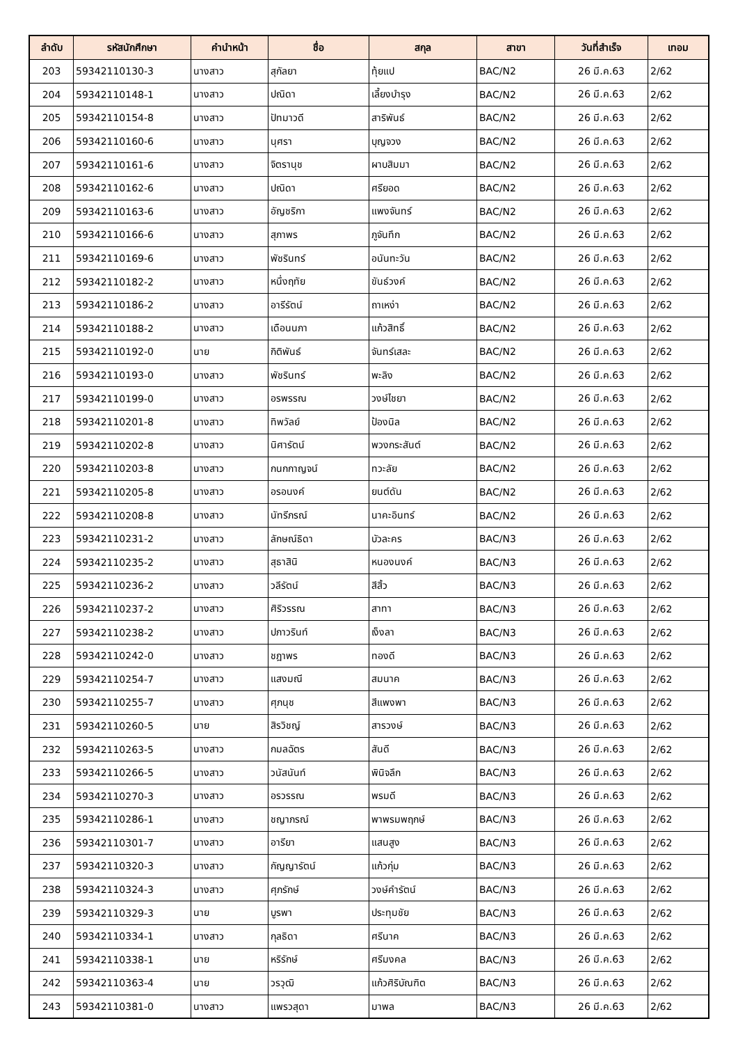| ลำดับ | รหัสนักศึกษา | คำนำหน้า | ชื่อ | สกุล | สาขา | วันที่สำเร็จ | เทอม |
| --- | --- | --- | --- | --- | --- | --- | --- |
| 203 | 59342110130-3 | นางสาว | สุกัลยา | ทุ้ยแป | BAC/N2 | 26 มี.ค.63 | 2/62 |
| 204 | 59342110148-1 | นางสาว | ปณิดา | เลี้ยงบำรุง | BAC/N2 | 26 มี.ค.63 | 2/62 |
| 205 | 59342110154-8 | นางสาว | ปัทมาวดี | สาริพันธ์ | BAC/N2 | 26 มี.ค.63 | 2/62 |
| 206 | 59342110160-6 | นางสาว | นุศรา | บุญจวง | BAC/N2 | 26 มี.ค.63 | 2/62 |
| 207 | 59342110161-6 | นางสาว | จิตรานุช | ผาบสิมมา | BAC/N2 | 26 มี.ค.63 | 2/62 |
| 208 | 59342110162-6 | นางสาว | ปณิดา | ศรียอด | BAC/N2 | 26 มี.ค.63 | 2/62 |
| 209 | 59342110163-6 | นางสาว | อัญชริกา | แพงจันทร์ | BAC/N2 | 26 มี.ค.63 | 2/62 |
| 210 | 59342110166-6 | นางสาว | สุภาพร | ภูจันทึก | BAC/N2 | 26 มี.ค.63 | 2/62 |
| 211 | 59342110169-6 | นางสาว | พัชรินทร์ | อนันทะวัน | BAC/N2 | 26 มี.ค.63 | 2/62 |
| 212 | 59342110182-2 | นางสาว | หนึ่งฤทัย | ขันธ์วงค์ | BAC/N2 | 26 มี.ค.63 | 2/62 |
| 213 | 59342110186-2 | นางสาว | อารีรัตน์ | ถาเหง่า | BAC/N2 | 26 มี.ค.63 | 2/62 |
| 214 | 59342110188-2 | นางสาว | เดือนนภา | แก้วสิทธิ์ | BAC/N2 | 26 มี.ค.63 | 2/62 |
| 215 | 59342110192-0 | นาย | กิติพันธ์ | จันทร์เสละ | BAC/N2 | 26 มี.ค.63 | 2/62 |
| 216 | 59342110193-0 | นางสาว | พัชรินทร์ | พะลิง | BAC/N2 | 26 มี.ค.63 | 2/62 |
| 217 | 59342110199-0 | นางสาว | อรพรรณ | วงษ์ไชยา | BAC/N2 | 26 มี.ค.63 | 2/62 |
| 218 | 59342110201-8 | นางสาว | ทิพวัลย์ | ป้องนิล | BAC/N2 | 26 มี.ค.63 | 2/62 |
| 219 | 59342110202-8 | นางสาว | นิศารัตน์ | พวงกระสันต์ | BAC/N2 | 26 มี.ค.63 | 2/62 |
| 220 | 59342110203-8 | นางสาว | กนกกาญจน์ | ทวะลัย | BAC/N2 | 26 มี.ค.63 | 2/62 |
| 221 | 59342110205-8 | นางสาว | อรอนงค์ | ยนต์ดัน | BAC/N2 | 26 มี.ค.63 | 2/62 |
| 222 | 59342110208-8 | นางสาว | นัทรีภรณ์ | นาคะอินทร์ | BAC/N2 | 26 มี.ค.63 | 2/62 |
| 223 | 59342110231-2 | นางสาว | ลักษณ์ธิดา | บัวละคร | BAC/N3 | 26 มี.ค.63 | 2/62 |
| 224 | 59342110235-2 | นางสาว | สุธาสินิ | หนองนงค์ | BAC/N3 | 26 มี.ค.63 | 2/62 |
| 225 | 59342110236-2 | นางสาว | วลีรัตน์ | สีสิ้ว | BAC/N3 | 26 มี.ค.63 | 2/62 |
| 226 | 59342110237-2 | นางสาว | ศิริวรรณ | สาทา | BAC/N3 | 26 มี.ค.63 | 2/62 |
| 227 | 59342110238-2 | นางสาว | ปภาวรินท์ | เง็งลา | BAC/N3 | 26 มี.ค.63 | 2/62 |
| 228 | 59342110242-0 | นางสาว | ชฎาพร | ทองดี | BAC/N3 | 26 มี.ค.63 | 2/62 |
| 229 | 59342110254-7 | นางสาว | แสงมณี | สมนาค | BAC/N3 | 26 มี.ค.63 | 2/62 |
| 230 | 59342110255-7 | นางสาว | ศุภนุช | สีแพงพา | BAC/N3 | 26 มี.ค.63 | 2/62 |
| 231 | 59342110260-5 | นาย | สิรวิชญ์ | สารวงษ์ | BAC/N3 | 26 มี.ค.63 | 2/62 |
| 232 | 59342110263-5 | นางสาว | กมลฉัตร | สันดี | BAC/N3 | 26 มี.ค.63 | 2/62 |
| 233 | 59342110266-5 | นางสาว | วนัสนันท์ | พินิจลึก | BAC/N3 | 26 มี.ค.63 | 2/62 |
| 234 | 59342110270-3 | นางสาว | อรวรรณ | พรมดี | BAC/N3 | 26 มี.ค.63 | 2/62 |
| 235 | 59342110286-1 | นางสาว | ชญาภรณ์ | พาพรมพฤกษ์ | BAC/N3 | 26 มี.ค.63 | 2/62 |
| 236 | 59342110301-7 | นางสาว | อารียา | แสนสูง | BAC/N3 | 26 มี.ค.63 | 2/62 |
| 237 | 59342110320-3 | นางสาว | กัญญารัตน์ | แก้วกุ่ม | BAC/N3 | 26 มี.ค.63 | 2/62 |
| 238 | 59342110324-3 | นางสาว | ศุภรักษ์ | วงษ์คำรัตน์ | BAC/N3 | 26 มี.ค.63 | 2/62 |
| 239 | 59342110329-3 | นาย | บูรพา | ประทุมชัย | BAC/N3 | 26 มี.ค.63 | 2/62 |
| 240 | 59342110334-1 | นางสาว | กุลธิดา | ศรีนาค | BAC/N3 | 26 มี.ค.63 | 2/62 |
| 241 | 59342110338-1 | นาย | หริรักษ์ | ศรีมงคล | BAC/N3 | 26 มี.ค.63 | 2/62 |
| 242 | 59342110363-4 | นาย | วรวุฒิ | แก้วศิริบัณฑิต | BAC/N3 | 26 มี.ค.63 | 2/62 |
| 243 | 59342110381-0 | นางสาว | แพรวสุดา | มาพล | BAC/N3 | 26 มี.ค.63 | 2/62 |